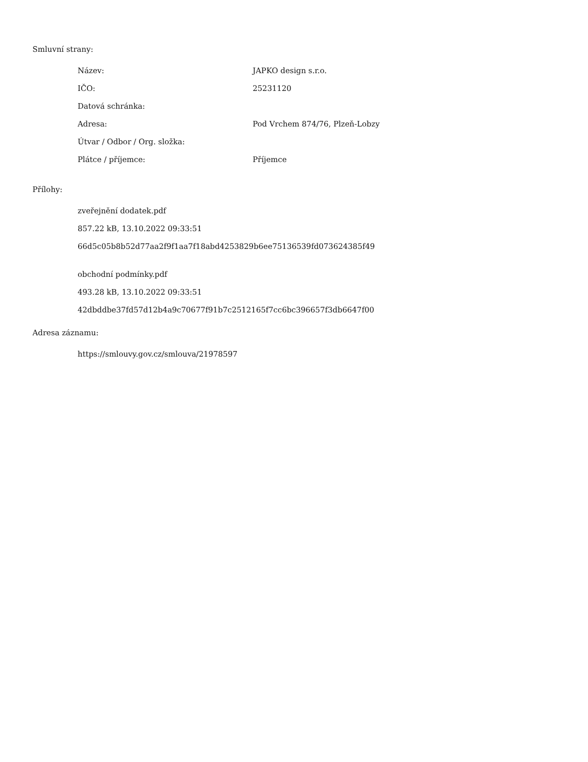Smluvní strany:
| Název: | JAPKO design s.r.o. |
| IČO: | 25231120 |
| Datová schránka: | |
| Adresa: | Pod Vrchem 874/76, Plzeň-Lobzy |
| Útvar / Odbor / Org. složka: | |
| Plátce / příjemce: | Příjemce |
Přílohy:
zveřejnění dodatek.pdf
857.22 kB, 13.10.2022 09:33:51
66d5c05b8b52d77aa2f9f1aa7f18abd4253829b6ee75136539fd073624385f49
obchodní podmínky.pdf
493.28 kB, 13.10.2022 09:33:51
42dbddbe37fd57d12b4a9c70677f91b7c2512165f7cc6bc396657f3db6647f00
Adresa záznamu:
https://smlouvy.gov.cz/smlouva/21978597